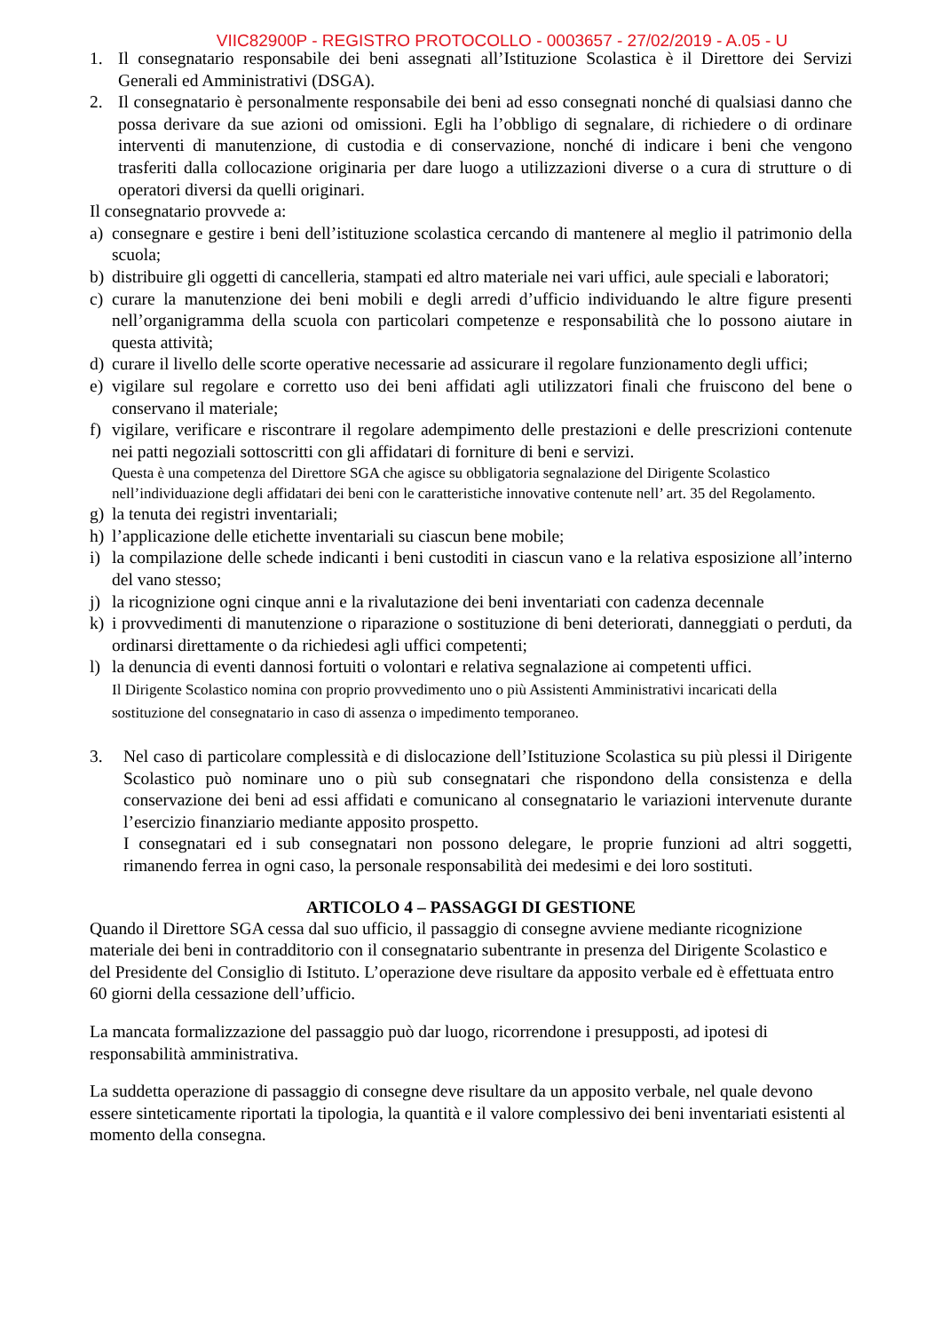VIIC82900P - REGISTRO PROTOCOLLO - 0003657 - 27/02/2019 - A.05 - U
1. Il consegnatario responsabile dei beni assegnati all’Istituzione Scolastica è il Direttore dei Servizi Generali ed Amministrativi (DSGA).
2. Il consegnatario è personalmente responsabile dei beni ad esso consegnati nonché di qualsiasi danno che possa derivare da sue azioni od omissioni. Egli ha l’obbligo di segnalare, di richiedere o di ordinare interventi di manutenzione, di custodia e di conservazione, nonché di indicare i beni che vengono trasferiti dalla collocazione originaria per dare luogo a utilizzazioni diverse o a cura di strutture o di operatori diversi da quelli originari.
Il consegnatario provvede a:
a) consegnare e gestire i beni dell’istituzione scolastica cercando di mantenere al meglio il patrimonio della scuola;
b) distribuire gli oggetti di cancelleria, stampati ed altro materiale nei vari uffici, aule speciali e laboratori;
c) curare la manutenzione dei beni mobili e degli arredi d’ufficio individuando le altre figure presenti nell’organigramma della scuola con particolari competenze e responsabilità che lo possono aiutare in questa attività;
d) curare il livello delle scorte operative necessarie ad assicurare il regolare funzionamento degli uffici;
e) vigilare sul regolare e corretto uso dei beni affidati agli utilizzatori finali che fruiscono del bene o conservano il materiale;
f) vigilare, verificare e riscontrare il regolare adempimento delle prestazioni e delle prescrizioni contenute nei patti negoziali sottoscritti con gli affidatari di forniture di beni e servizi.
Questa è una competenza del Direttore SGA che agisce su obbligatoria segnalazione del Dirigente Scolastico nell’individuazione degli affidatari dei beni con le caratteristiche innovative contenute nell’ art. 35 del Regolamento.
g) la tenuta dei registri inventariali;
h) l’applicazione delle etichette inventariali su ciascun bene mobile;
i) la compilazione delle schede indicanti i beni custoditi in ciascun vano e la relativa esposizione all’interno del vano stesso;
j) la ricognizione ogni cinque anni e la rivalutazione dei beni inventariati con cadenza decennale
k) i provvedimenti di manutenzione o riparazione o sostituzione di beni deteriorati, danneggiati o perduti, da ordinarsi direttamente o da richiedesi agli uffici competenti;
l) la denuncia di eventi dannosi fortuiti o volontari e relativa segnalazione ai competenti uffici.
Il Dirigente Scolastico nomina con proprio provvedimento uno o più Assistenti Amministrativi incaricati della sostituzione del consegnatario in caso di assenza o impedimento temporaneo.
3. Nel caso di particolare complessità e di dislocazione dell’Istituzione Scolastica su più plessi il Dirigente Scolastico può nominare uno o più sub consegnatari che rispondono della consistenza e della conservazione dei beni ad essi affidati e comunicano al consegnatario le variazioni intervenute durante l’esercizio finanziario mediante apposito prospetto.
I consegnatari ed i sub consegnatari non possono delegare, le proprie funzioni ad altri soggetti, rimanendo ferrea in ogni caso, la personale responsabilità dei medesimi e dei loro sostituti.
ARTICOLO 4 – PASSAGGI DI GESTIONE
Quando il Direttore SGA cessa dal suo ufficio, il passaggio di consegne avviene mediante ricognizione materiale dei beni in contradditorio con il consegnatario subentrante in presenza del Dirigente Scolastico e del Presidente del Consiglio di Istituto. L’operazione deve risultare da apposito verbale ed è effettuata entro 60 giorni della cessazione dell’ufficio.
La mancata formalizzazione del passaggio può dar luogo, ricorrendone i presupposti, ad ipotesi di responsabilità amministrativa.
La suddetta operazione di passaggio di consegne deve risultare da un apposito verbale, nel quale devono essere sinteticamente riportati la tipologia, la quantità e il valore complessivo dei beni inventariati esistenti al momento della consegna.